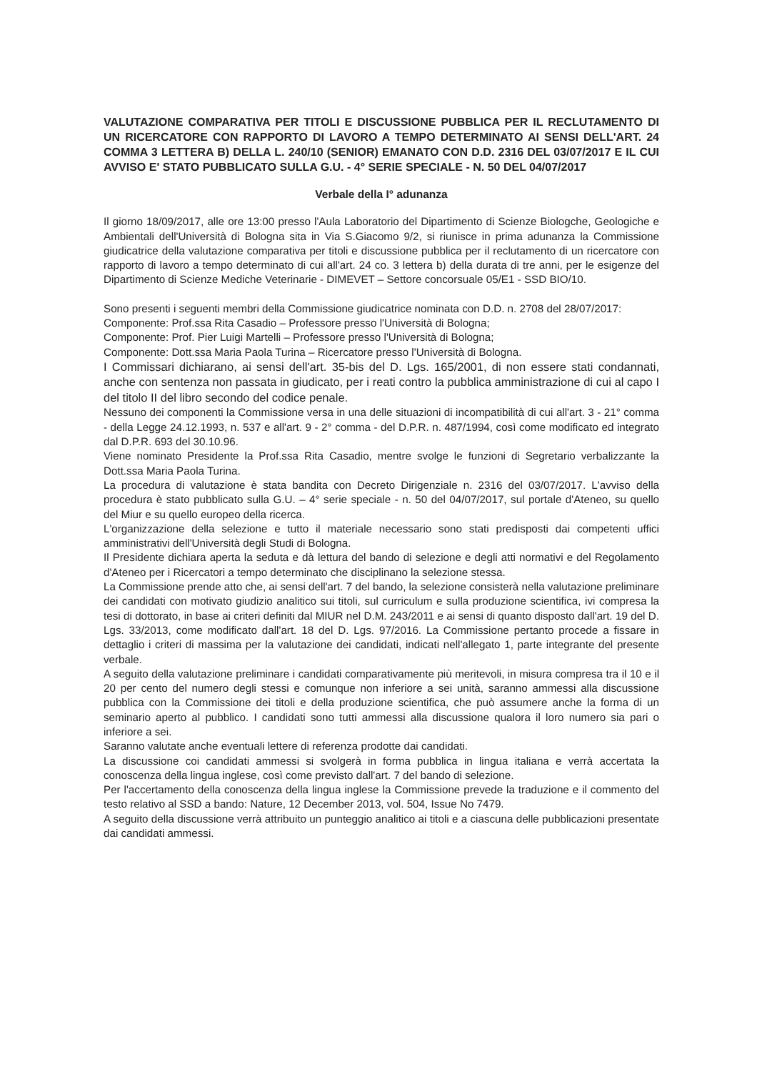VALUTAZIONE COMPARATIVA PER TITOLI E DISCUSSIONE PUBBLICA PER IL RECLUTAMENTO DI UN RICERCATORE CON RAPPORTO DI LAVORO A TEMPO DETERMINATO AI SENSI DELL'ART. 24 COMMA 3 LETTERA B) DELLA L. 240/10 (SENIOR) EMANATO CON D.D. 2316 DEL 03/07/2017 E IL CUI AVVISO E' STATO PUBBLICATO SULLA G.U. - 4° SERIE SPECIALE - N. 50 DEL 04/07/2017
Verbale della I° adunanza
Il giorno 18/09/2017, alle ore 13:00 presso l'Aula Laboratorio del Dipartimento di Scienze Biologche, Geologiche e Ambientali dell'Università di Bologna sita in Via S.Giacomo 9/2, si riunisce in prima adunanza la Commissione giudicatrice della valutazione comparativa per titoli e discussione pubblica per il reclutamento di un ricercatore con rapporto di lavoro a tempo determinato di cui all'art. 24 co. 3 lettera b) della durata di tre anni, per le esigenze del Dipartimento di Scienze Mediche Veterinarie - DIMEVET – Settore concorsuale 05/E1 - SSD BIO/10.
Sono presenti i seguenti membri della Commissione giudicatrice nominata con D.D. n. 2708 del 28/07/2017:
Componente: Prof.ssa Rita Casadio – Professore presso l'Università di Bologna;
Componente: Prof. Pier Luigi Martelli – Professore presso l'Università di Bologna;
Componente: Dott.ssa Maria Paola Turina – Ricercatore presso l'Università di Bologna.
I Commissari dichiarano, ai sensi dell'art. 35-bis del D. Lgs. 165/2001, di non essere stati condannati, anche con sentenza non passata in giudicato, per i reati contro la pubblica amministrazione di cui al capo I del titolo II del libro secondo del codice penale.
Nessuno dei componenti la Commissione versa in una delle situazioni di incompatibilità di cui all'art. 3 - 21° comma - della Legge 24.12.1993, n. 537 e all'art. 9 - 2° comma - del D.P.R. n. 487/1994, così come modificato ed integrato dal D.P.R. 693 del 30.10.96.
Viene nominato Presidente la Prof.ssa Rita Casadio, mentre svolge le funzioni di Segretario verbalizzante la Dott.ssa Maria Paola Turina.
La procedura di valutazione è stata bandita con Decreto Dirigenziale n. 2316 del 03/07/2017. L'avviso della procedura è stato pubblicato sulla G.U. – 4° serie speciale - n. 50 del 04/07/2017, sul portale d'Ateneo, su quello del Miur e su quello europeo della ricerca.
L'organizzazione della selezione e tutto il materiale necessario sono stati predisposti dai competenti uffici amministrativi dell'Università degli Studi di Bologna.
Il Presidente dichiara aperta la seduta e dà lettura del bando di selezione e degli atti normativi e del Regolamento d'Ateneo per i Ricercatori a tempo determinato che disciplinano la selezione stessa.
La Commissione prende atto che, ai sensi dell'art. 7 del bando, la selezione consisterà nella valutazione preliminare dei candidati con motivato giudizio analitico sui titoli, sul curriculum e sulla produzione scientifica, ivi compresa la tesi di dottorato, in base ai criteri definiti dal MIUR nel D.M. 243/2011 e ai sensi di quanto disposto dall'art. 19 del D. Lgs. 33/2013, come modificato dall'art. 18 del D. Lgs. 97/2016. La Commissione pertanto procede a fissare in dettaglio i criteri di massima per la valutazione dei candidati, indicati nell'allegato 1, parte integrante del presente verbale.
A seguito della valutazione preliminare i candidati comparativamente più meritevoli, in misura compresa tra il 10 e il 20 per cento del numero degli stessi e comunque non inferiore a sei unità, saranno ammessi alla discussione pubblica con la Commissione dei titoli e della produzione scientifica, che può assumere anche la forma di un seminario aperto al pubblico. I candidati sono tutti ammessi alla discussione qualora il loro numero sia pari o inferiore a sei.
Saranno valutate anche eventuali lettere di referenza prodotte dai candidati.
La discussione coi candidati ammessi si svolgerà in forma pubblica in lingua italiana e verrà accertata la conoscenza della lingua inglese, così come previsto dall'art. 7 del bando di selezione.
Per l'accertamento della conoscenza della lingua inglese la Commissione prevede la traduzione e il commento del testo relativo al SSD a bando: Nature, 12 December 2013, vol. 504, Issue No 7479.
A seguito della discussione verrà attribuito un punteggio analitico ai titoli e a ciascuna delle pubblicazioni presentate dai candidati ammessi.